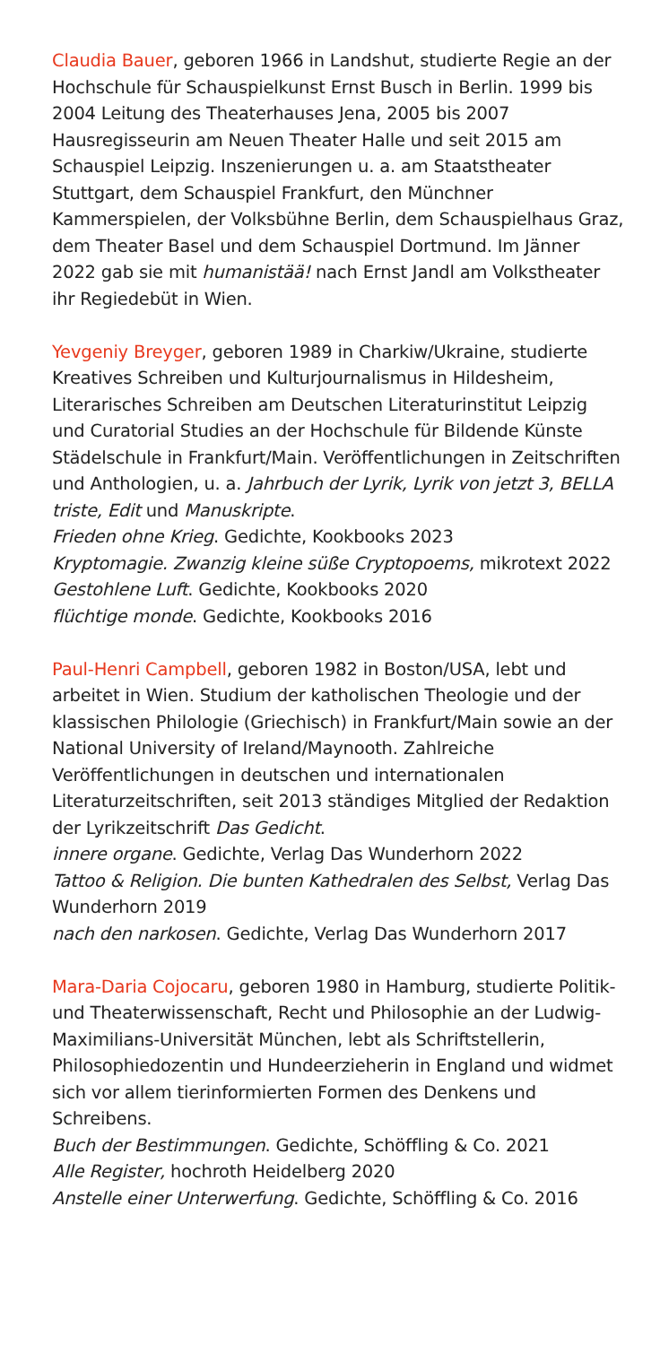Claudia Bauer, geboren 1966 in Landshut, studierte Regie an der Hochschule für Schauspielkunst Ernst Busch in Berlin. 1999 bis 2004 Leitung des Theaterhauses Jena, 2005 bis 2007 Hausregisseurin am Neuen Theater Halle und seit 2015 am Schauspiel Leipzig. Inszenierungen u. a. am Staatstheater Stuttgart, dem Schauspiel Frankfurt, den Münchner Kammerspielen, der Volksbühne Berlin, dem Schauspielhaus Graz, dem Theater Basel und dem Schauspiel Dortmund. Im Jänner 2022 gab sie mit humanistää! nach Ernst Jandl am Volkstheater ihr Regiedebüt in Wien.
Yevgeniy Breyger, geboren 1989 in Charkiw/Ukraine, studierte Kreatives Schreiben und Kulturjournalismus in Hildesheim, Literarisches Schreiben am Deutschen Literaturinstitut Leipzig und Curatorial Studies an der Hochschule für Bildende Künste Städelschule in Frankfurt/Main. Veröffentlichungen in Zeitschriften und Anthologien, u. a. Jahrbuch der Lyrik, Lyrik von jetzt 3, BELLA triste, Edit und Manuskripte.
Frieden ohne Krieg. Gedichte, Kookbooks 2023
Kryptomagie. Zwanzig kleine süße Cryptopoems, mikrotext 2022
Gestohlene Luft. Gedichte, Kookbooks 2020
flüchtige monde. Gedichte, Kookbooks 2016
Paul-Henri Campbell, geboren 1982 in Boston/USA, lebt und arbeitet in Wien. Studium der katholischen Theologie und der klassischen Philologie (Griechisch) in Frankfurt/Main sowie an der National University of Ireland/Maynooth. Zahlreiche Veröffentlichungen in deutschen und internationalen Literaturzeitschriften, seit 2013 ständiges Mitglied der Redaktion der Lyrikzeitschrift Das Gedicht.
innere organe. Gedichte, Verlag Das Wunderhorn 2022
Tattoo & Religion. Die bunten Kathedralen des Selbst, Verlag Das Wunderhorn 2019
nach den narkosen. Gedichte, Verlag Das Wunderhorn 2017
Mara-Daria Cojocaru, geboren 1980 in Hamburg, studierte Politik- und Theaterwissenschaft, Recht und Philosophie an der Ludwig-Maximilians-Universität München, lebt als Schriftstellerin, Philosophiedozentin und Hundeerzieherin in England und widmet sich vor allem tierinformierten Formen des Denkens und Schreibens.
Buch der Bestimmungen. Gedichte, Schöffling & Co. 2021
Alle Register, hochroth Heidelberg 2020
Anstelle einer Unterwerfung. Gedichte, Schöffling & Co. 2016